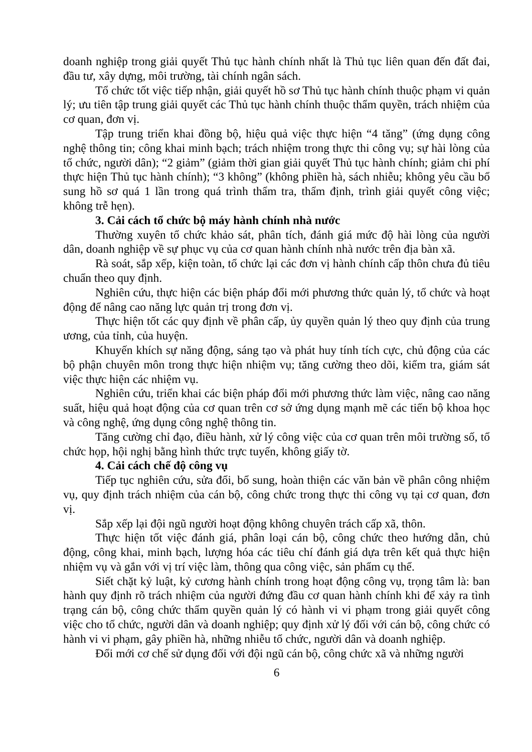doanh nghiệp trong giải quyết Thủ tục hành chính nhất là Thủ tục liên quan đến đất đai, đầu tư, xây dựng, môi trường, tài chính ngân sách.
Tổ chức tốt việc tiếp nhận, giải quyết hồ sơ Thủ tục hành chính thuộc phạm vi quản lý; ưu tiên tập trung giải quyết các Thủ tục hành chính thuộc thẩm quyền, trách nhiệm của cơ quan, đơn vị.
Tập trung triển khai đồng bộ, hiệu quả việc thực hiện “4 tăng” (ứng dụng công nghệ thông tin; công khai minh bạch; trách nhiệm trong thực thi công vụ; sự hài lòng của tổ chức, người dân); “2 giảm” (giảm thời gian giải quyết Thủ tục hành chính; giảm chi phí thực hiện Thủ tục hành chính); “3 không” (không phiền hà, sách nhiễu; không yêu cầu bổ sung hồ sơ quá 1 lần trong quá trình thẩm tra, thẩm định, trình giải quyết công việc; không trễ hẹn).
3. Cải cách tổ chức bộ máy hành chính nhà nước
Thường xuyên tổ chức khảo sát, phân tích, đánh giá mức độ hài lòng của người dân, doanh nghiệp về sự phục vụ của cơ quan hành chính nhà nước trên địa bàn xã.
Rà soát, sắp xếp, kiện toàn, tổ chức lại các đơn vị hành chính cấp thôn chưa đủ tiêu chuẩn theo quy định.
Nghiên cứu, thực hiện các biện pháp đổi mới phương thức quản lý, tổ chức và hoạt động để nâng cao năng lực quản trị trong đơn vị.
Thực hiện tốt các quy định về phân cấp, ủy quyền quản lý theo quy định của trung ương, của tỉnh, của huyện.
Khuyến khích sự năng động, sáng tạo và phát huy tính tích cực, chủ động của các bộ phận chuyên môn trong thực hiện nhiệm vụ; tăng cường theo dõi, kiểm tra, giám sát việc thực hiện các nhiệm vụ.
Nghiên cứu, triển khai các biện pháp đổi mới phương thức làm việc, nâng cao năng suất, hiệu quả hoạt động của cơ quan trên cơ sở ứng dụng mạnh mẽ các tiến bộ khoa học và công nghệ, ứng dụng công nghệ thông tin.
Tăng cường chỉ đạo, điều hành, xử lý công việc của cơ quan trên môi trường số, tổ chức họp, hội nghị bằng hình thức trực tuyến, không giấy tờ.
4. Cải cách chế độ công vụ
Tiếp tục nghiên cứu, sửa đổi, bổ sung, hoàn thiện các văn bản về phân công nhiệm vụ, quy định trách nhiệm của cán bộ, công chức trong thực thi công vụ tại cơ quan, đơn vị.
Sắp xếp lại đội ngũ người hoạt động không chuyên trách cấp xã, thôn.
Thực hiện tốt việc đánh giá, phân loại cán bộ, công chức theo hướng dẫn, chủ động, công khai, minh bạch, lượng hóa các tiêu chí đánh giá dựa trên kết quả thực hiện nhiệm vụ và gắn với vị trí việc làm, thông qua công việc, sản phẩm cụ thể.
Siết chặt kỷ luật, kỷ cương hành chính trong hoạt động công vụ, trọng tâm là: ban hành quy định rõ trách nhiệm của người đứng đầu cơ quan hành chính khi để xảy ra tình trạng cán bộ, công chức thẩm quyền quản lý có hành vi vi phạm trong giải quyết công việc cho tổ chức, người dân và doanh nghiệp; quy định xử lý đối với cán bộ, công chức có hành vi vi phạm, gây phiền hà, những nhiễu tổ chức, người dân và doanh nghiệp.
Đổi mới cơ chế sử dụng đối với đội ngũ cán bộ, công chức xã và những người
6